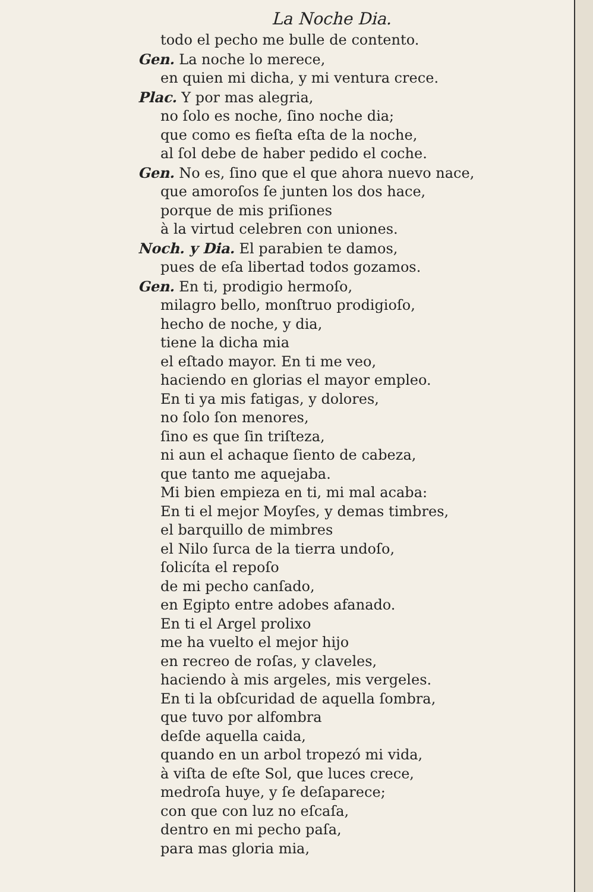La Noche Dia.
todo el pecho me bulle de contento.
Gen. La noche lo merece,
en quien mi dicha, y mi ventura crece.
Plac. Y por mas alegria,
no ſolo es noche, ſino noche dia;
que como es fieſta eſta de la noche,
al ſol debe de haber pedido el coche.
Gen. No es, ſino que el que ahora nuevo nace,
que amoroſos ſe junten los dos hace,
porque de mis priſiones
à la virtud celebren con uniones.
Noch. y Dia. El parabien te damos,
pues de eſa libertad todos gozamos.
Gen. En ti, prodigio hermoſo,
milagro bello, monſtruo prodigioſo,
hecho de noche, y dia,
tiene la dicha mia
el eſtado mayor. En ti me veo,
haciendo en glorias el mayor empleo.
En ti ya mis fatigas, y dolores,
no ſolo ſon menores,
ſino es que ſin triſteza,
ni aun el achaque ſiento de cabeza,
que tanto me aquejaba.
Mi bien empieza en ti, mi mal acaba:
En ti el mejor Moyſes, y demas timbres,
el barquillo de mimbres
el Nilo ſurca de la tierra undoſo,
ſolicíta el repoſo
de mi pecho canſado,
en Egipto entre adobes afanado.
En ti el Argel prolixo
me ha vuelto el mejor hijo
en recreo de roſas, y claveles,
haciendo à mis argeles, mis vergeles.
En ti la obſcuridad de aquella ſombra,
que tuvo por alfombra
deſde aquella caida,
quando en un arbol tropezó mi vida,
à viſta de eſte Sol, que luces crece,
medroſa huye, y ſe deſaparece;
con que con luz no eſcaſa,
dentro en mi pecho paſa,
para mas gloria mia,